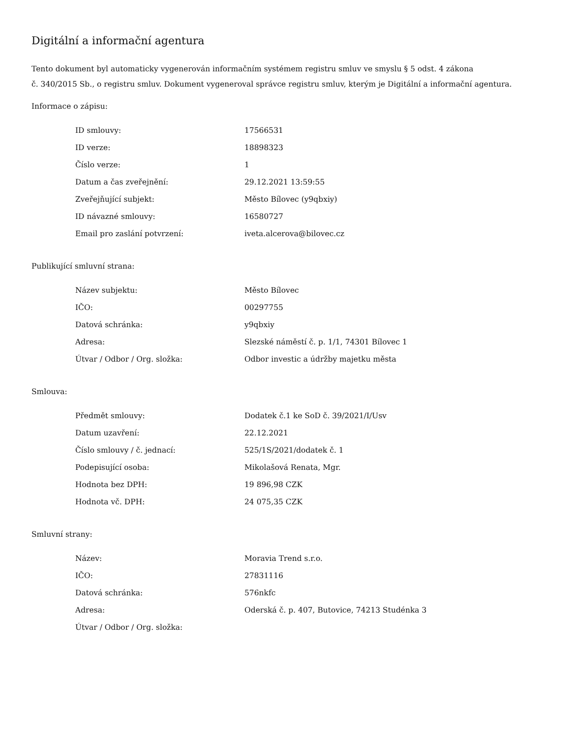Digitální a informační agentura
Tento dokument byl automaticky vygenerován informačním systémem registru smluv ve smyslu § 5 odst. 4 zákona
č. 340/2015 Sb., o registru smluv. Dokument vygeneroval správce registru smluv, kterým je Digitální a informační agentura.
Informace o zápisu:
| ID smlouvy: | 17566531 |
| ID verze: | 18898323 |
| Číslo verze: | 1 |
| Datum a čas zveřejnění: | 29.12.2021 13:59:55 |
| Zveřejňující subjekt: | Město Bílovec (y9qbxiy) |
| ID návazné smlouvy: | 16580727 |
| Email pro zaslání potvrzení: | iveta.alcerova@bilovec.cz |
Publikující smluvní strana:
| Název subjektu: | Město Bílovec |
| IČO: | 00297755 |
| Datová schránka: | y9qbxiy |
| Adresa: | Slezské náměstí č. p. 1/1, 74301 Bílovec 1 |
| Útvar / Odbor / Org. složka: | Odbor investic a údržby majetku města |
Smlouva:
| Předmět smlouvy: | Dodatek č.1 ke SoD č. 39/2021/I/Usv |
| Datum uzavření: | 22.12.2021 |
| Číslo smlouvy / č. jednací: | 525/1S/2021/dodatek č. 1 |
| Podepisující osoba: | Mikolašová Renata, Mgr. |
| Hodnota bez DPH: | 19 896,98 CZK |
| Hodnota vč. DPH: | 24 075,35 CZK |
Smluvní strany:
| Název: | Moravia Trend s.r.o. |
| IČO: | 27831116 |
| Datová schránka: | 576nkfc |
| Adresa: | Oderská č. p. 407, Butovice, 74213 Studénka 3 |
| Útvar / Odbor / Org. složka: | |